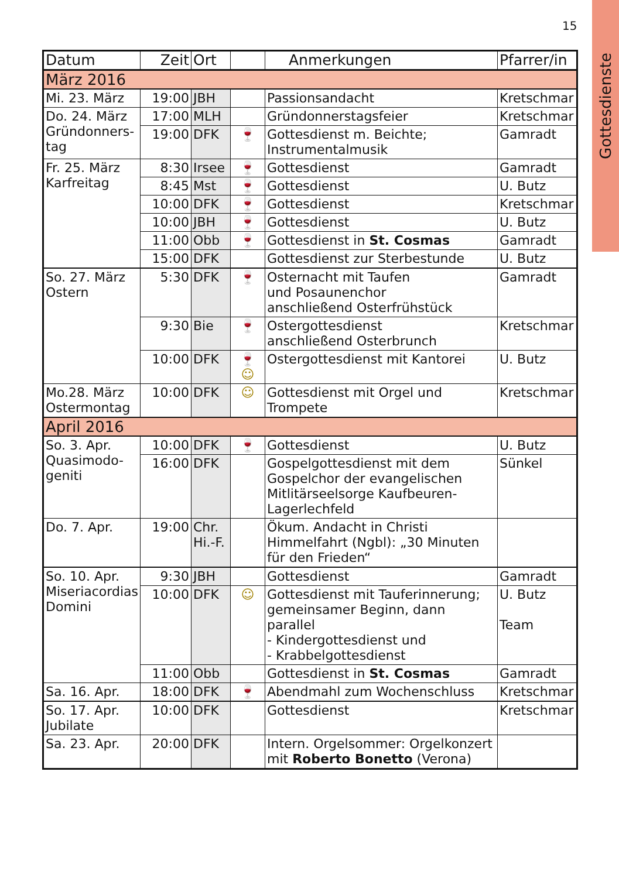15
Gottesdienste
| Datum | Zeit | Ort | | Anmerkungen | Pfarrer/in |
| --- | --- | --- | --- | --- | --- |
| März 2016 | | | | | |
| Mi. 23. März | 19:00 | JBH | | Passionsandacht | Kretschmar |
| Do. 24. März Gründonners- tag | 17:00 | MLH | | Gründonnerstagsfeier | Kretschmar |
| | 19:00 | DFK | 🍷 | Gottesdienst m. Beichte; Instrumentalmusik | Gamradt |
| Fr. 25. März Karfreitag | 8:30 | Irsee | 🍷 | Gottesdienst | Gamradt |
| | 8:45 | Mst | 🍷 | Gottesdienst | U. Butz |
| | 10:00 | DFK | 🍷 | Gottesdienst | Kretschmar |
| | 10:00 | JBH | 🍷 | Gottesdienst | U. Butz |
| | 11:00 | Obb | 🍷 | Gottesdienst in St. Cosmas | Gamradt |
| | 15:00 | DFK | | Gottesdienst zur Sterbestunde | U. Butz |
| So. 27. März Ostern | 5:30 | DFK | 🍷 | Osternacht mit Taufen und Posaunenchor anschließend Osterfrühstück | Gamradt |
| | 9:30 | Bie | 🍷 | Ostergottesdienst anschließend Osterbrunch | Kretschmar |
| | 10:00 | DFK | 🍷 ☺ | Ostergottesdienst mit Kantorei | U. Butz |
| Mo.28. März Ostermontag | 10:00 | DFK | ☺ | Gottesdienst mit Orgel und Trompete | Kretschmar |
| April 2016 | | | | | |
| So. 3. Apr. Quasimodo- geniti | 10:00 | DFK | 🍷 | Gottesdienst | U. Butz |
| | 16:00 | DFK | | Gospelgottesdienst mit dem Gospelchor der evangelischen Mitlitärseelsorge Kaufbeuren-Lagerlechfeld | Sünkel |
| Do. 7. Apr. | 19:00 | Chr. Hi.-F. | | Ökum. Andacht in Christi Himmelfahrt (Ngbl): „30 Minuten für den Frieden“ | |
| So. 10. Apr. Miseriacordias Domini | 9:30 | JBH | | Gottesdienst | Gamradt |
| | 10:00 | DFK | ☺ | Gottesdienst mit Tauferinnerung; gemeinsamer Beginn, dann parallel - Kindergottesdienst und - Krabbelgottesdienst | U. Butz Team |
| | 11:00 | Obb | | Gottesdienst in St. Cosmas | Gamradt |
| Sa. 16. Apr. | 18:00 | DFK | 🍷 | Abendmahl zum Wochenschluss | Kretschmar |
| So. 17. Apr. Jubilate | 10:00 | DFK | | Gottesdienst | Kretschmar |
| Sa. 23. Apr. | 20:00 | DFK | | Intern. Orgelsommer: Orgelkonzert mit Roberto Bonetto (Verona) | |